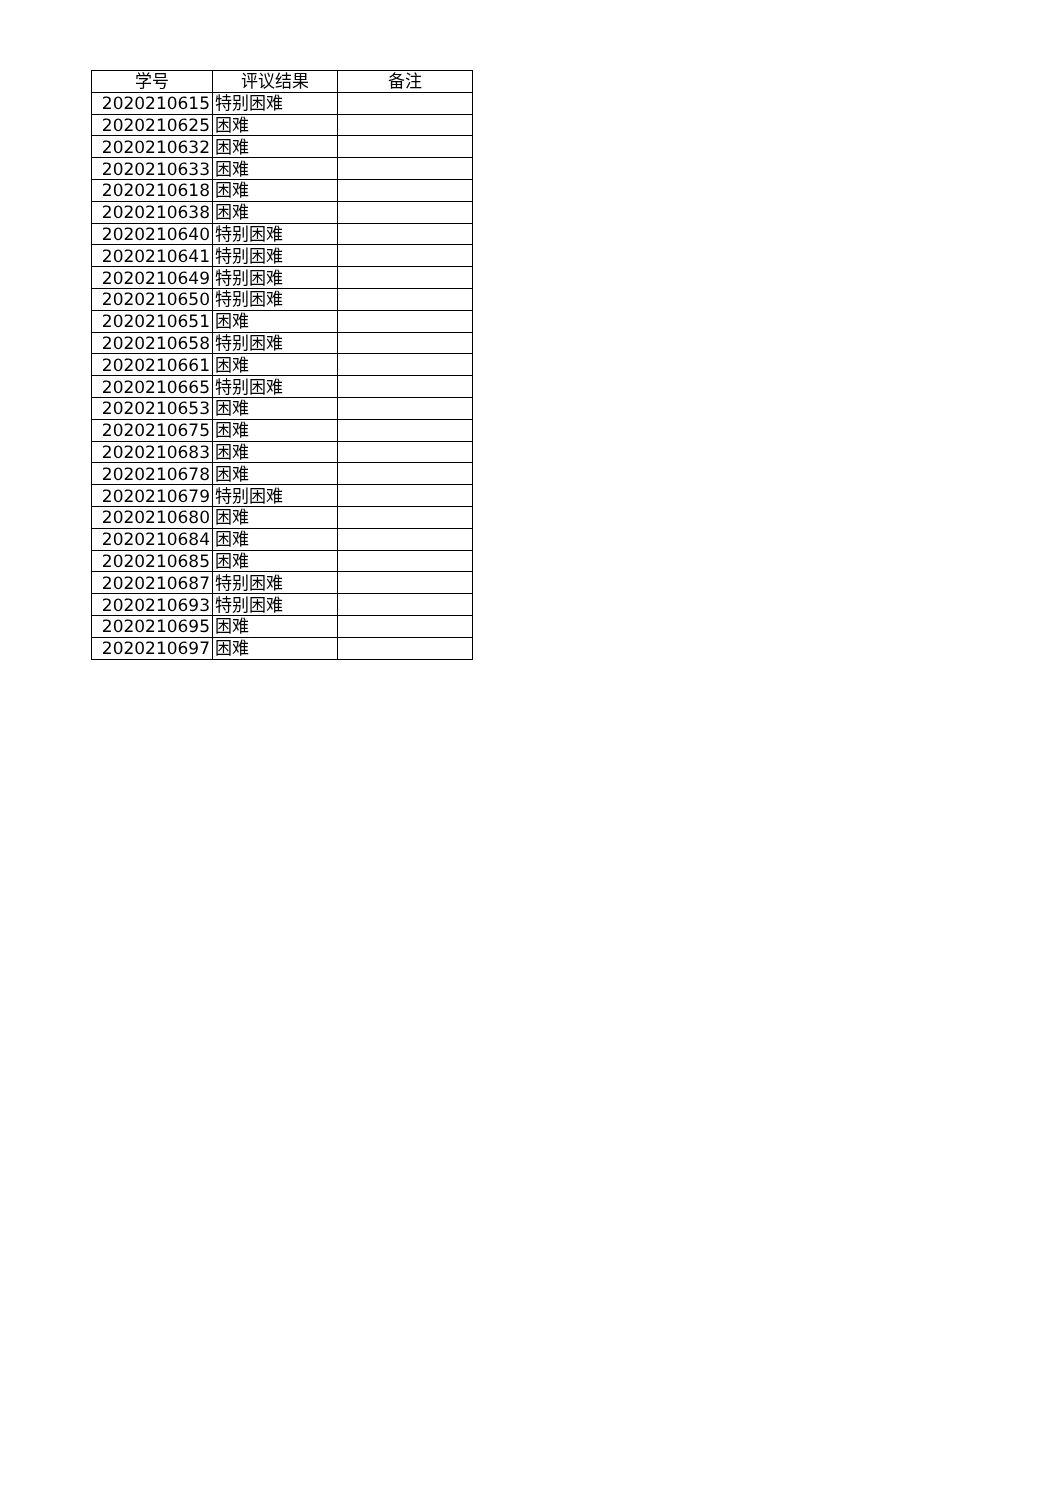| 学号 | 评议结果 | 备注 |
| --- | --- | --- |
| 2020210615 | 特别困难 | |
| 2020210625 | 困难 | |
| 2020210632 | 困难 | |
| 2020210633 | 困难 | |
| 2020210618 | 困难 | |
| 2020210638 | 困难 | |
| 2020210640 | 特别困难 | |
| 2020210641 | 特别困难 | |
| 2020210649 | 特别困难 | |
| 2020210650 | 特别困难 | |
| 2020210651 | 困难 | |
| 2020210658 | 特别困难 | |
| 2020210661 | 困难 | |
| 2020210665 | 特别困难 | |
| 2020210653 | 困难 | |
| 2020210675 | 困难 | |
| 2020210683 | 困难 | |
| 2020210678 | 困难 | |
| 2020210679 | 特别困难 | |
| 2020210680 | 困难 | |
| 2020210684 | 困难 | |
| 2020210685 | 困难 | |
| 2020210687 | 特别困难 | |
| 2020210693 | 特别困难 | |
| 2020210695 | 困难 | |
| 2020210697 | 困难 | |